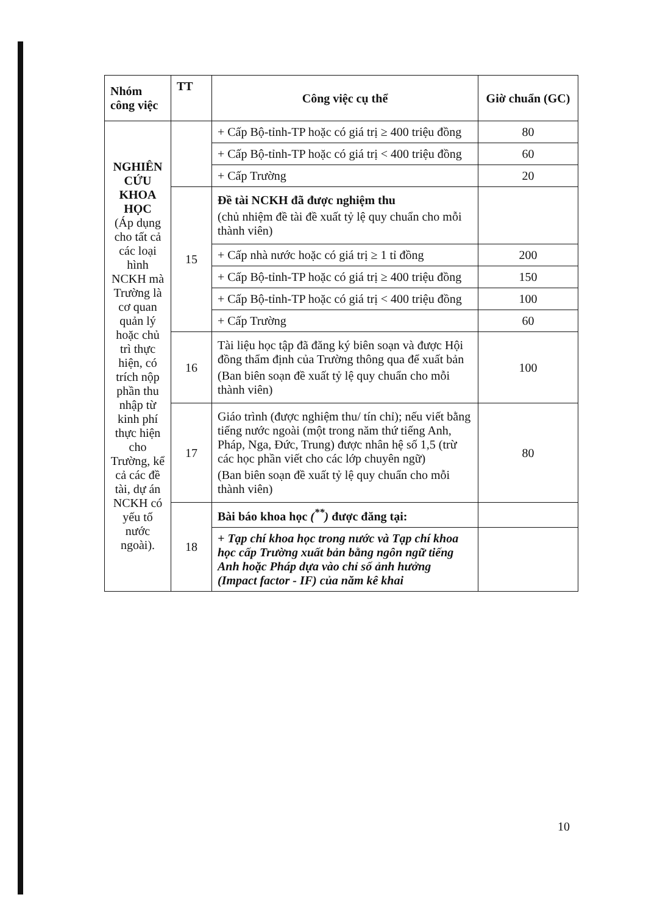| Nhóm công việc | TT | Công việc cụ thể | Giờ chuẩn (GC) |
| --- | --- | --- | --- |
| NGHIÊN CỨU KHOA HỌC (Áp dụng cho tất cả các loại hình NCKH mà Trường là cơ quan quản lý hoặc chủ trì thực hiện, có trích nộp phần thu nhập từ kinh phí thực hiện cho Trường, kể cả các đề tài, dự án NCKH có yếu tố nước ngoài). | | + Cấp Bộ-tỉnh-TP hoặc có giá trị ≥ 400 triệu đồng | 80 |
| | | + Cấp Bộ-tỉnh-TP hoặc có giá trị < 400 triệu đồng | 60 |
| | | + Cấp Trường | 20 |
| | 15 | Đề tài NCKH đã được nghiệm thu (chủ nhiệm đề tài đề xuất tỷ lệ quy chuẩn cho mỗi thành viên) | |
| | | + Cấp nhà nước hoặc có giá trị ≥ 1 tỉ đồng | 200 |
| | | + Cấp Bộ-tỉnh-TP hoặc có giá trị ≥ 400 triệu đồng | 150 |
| | | + Cấp Bộ-tỉnh-TP hoặc có giá trị < 400 triệu đồng | 100 |
| | | + Cấp Trường | 60 |
| | 16 | Tài liệu học tập đã đăng ký biên soạn và được Hội đồng thẩm định của Trường thông qua để xuất bản (Ban biên soạn đề xuất tỷ lệ quy chuẩn cho mỗi thành viên) | 100 |
| | 17 | Giáo trình (được nghiệm thu/ tín chỉ); nếu viết bằng tiếng nước ngoài (một trong năm thứ tiếng Anh, Pháp, Nga, Đức, Trung) được nhân hệ số 1,5 (trừ các học phần viết cho các lớp chuyên ngữ) (Ban biên soạn đề xuất tỷ lệ quy chuẩn cho mỗi thành viên) | 80 |
| | 18 | Bài báo khoa học (<sup>**</sup>) được đăng tại: | |
| | | + Tạp chí khoa học trong nước và Tạp chí khoa học cấp Trường xuất bản bằng ngôn ngữ tiếng Anh hoặc Pháp dựa vào chỉ số ảnh hưởng (Impact factor - IF) của năm kê khai | |
10